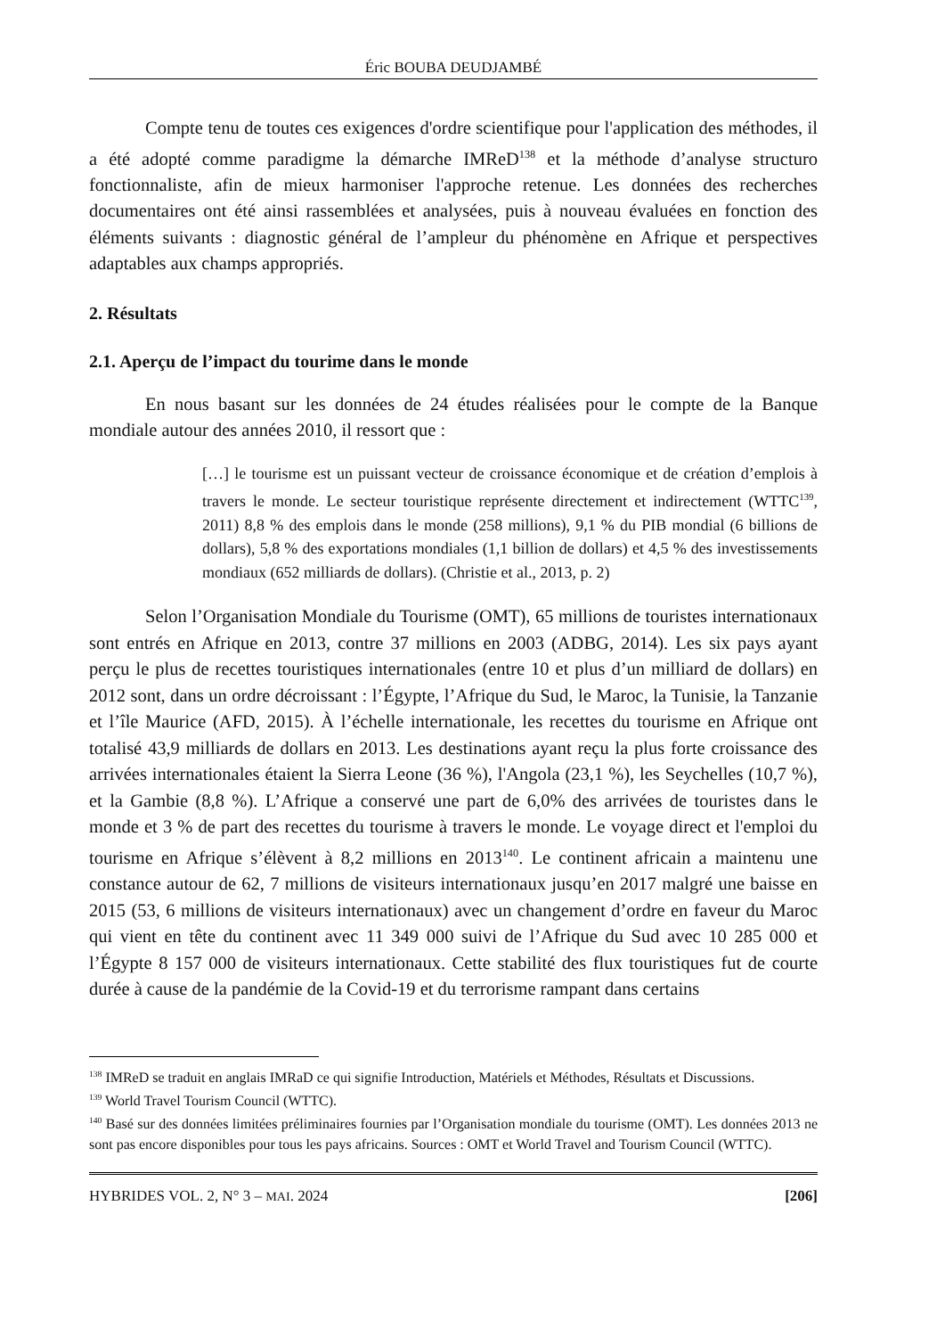Éric BOUBA DEUDJAMBÉ
Compte tenu de toutes ces exigences d'ordre scientifique pour l'application des méthodes, il a été adopté comme paradigme la démarche IMReD<sup>138</sup> et la méthode d’analyse structuro fonctionnaliste, afin de mieux harmoniser l'approche retenue. Les données des recherches documentaires ont été ainsi rassemblées et analysées, puis à nouveau évaluées en fonction des éléments suivants : diagnostic général de l’ampleur du phénomène en Afrique et perspectives adaptables aux champs appropriés.
2. Résultats
2.1. Aperçu de l’impact du tourime dans le monde
En nous basant sur les données de 24 études réalisées pour le compte de la Banque mondiale autour des années 2010, il ressort que :
[…] le tourisme est un puissant vecteur de croissance économique et de création d’emplois à travers le monde. Le secteur touristique représente directement et indirectement (WTTC<sup>139</sup>, 2011) 8,8 % des emplois dans le monde (258 millions), 9,1 % du PIB mondial (6 billions de dollars), 5,8 % des exportations mondiales (1,1 billion de dollars) et 4,5 % des investissements mondiaux (652 milliards de dollars). (Christie et al., 2013, p. 2)
Selon l’Organisation Mondiale du Tourisme (OMT), 65 millions de touristes internationaux sont entrés en Afrique en 2013, contre 37 millions en 2003 (ADBG, 2014). Les six pays ayant perçu le plus de recettes touristiques internationales (entre 10 et plus d’un milliard de dollars) en 2012 sont, dans un ordre décroissant : l’Égypte, l’Afrique du Sud, le Maroc, la Tunisie, la Tanzanie et l’île Maurice (AFD, 2015). À l’échelle internationale, les recettes du tourisme en Afrique ont totalisé 43,9 milliards de dollars en 2013. Les destinations ayant reçu la plus forte croissance des arrivées internationales étaient la Sierra Leone (36 %), l'Angola (23,1 %), les Seychelles (10,7 %), et la Gambie (8,8 %). L’Afrique a conservé une part de 6,0% des arrivées de touristes dans le monde et 3 % de part des recettes du tourisme à travers le monde. Le voyage direct et l'emploi du tourisme en Afrique s’élèvent à 8,2 millions en 2013<sup>140</sup>. Le continent africain a maintenu une constance autour de 62, 7 millions de visiteurs internationaux jusqu’en 2017 malgré une baisse en 2015 (53, 6 millions de visiteurs internationaux) avec un changement d’ordre en faveur du Maroc qui vient en tête du continent avec 11 349 000 suivi de l’Afrique du Sud avec 10 285 000 et l’Égypte 8 157 000 de visiteurs internationaux. Cette stabilité des flux touristiques fut de courte durée à cause de la pandémie de la Covid-19 et du terrorisme rampant dans certains
<sup>138</sup> IMReD se traduit en anglais IMRaD ce qui signifie Introduction, Matériels et Méthodes, Résultats et Discussions.
<sup>139</sup> World Travel Tourism Council (WTTC).
<sup>140</sup> Basé sur des données limitées préliminaires fournies par l’Organisation mondiale du tourisme (OMT). Les données 2013 ne sont pas encore disponibles pour tous les pays africains. Sources : OMT et World Travel and Tourism Council (WTTC).
HYBRIDES VOL. 2, N° 3 – MAI. 2024 [206]